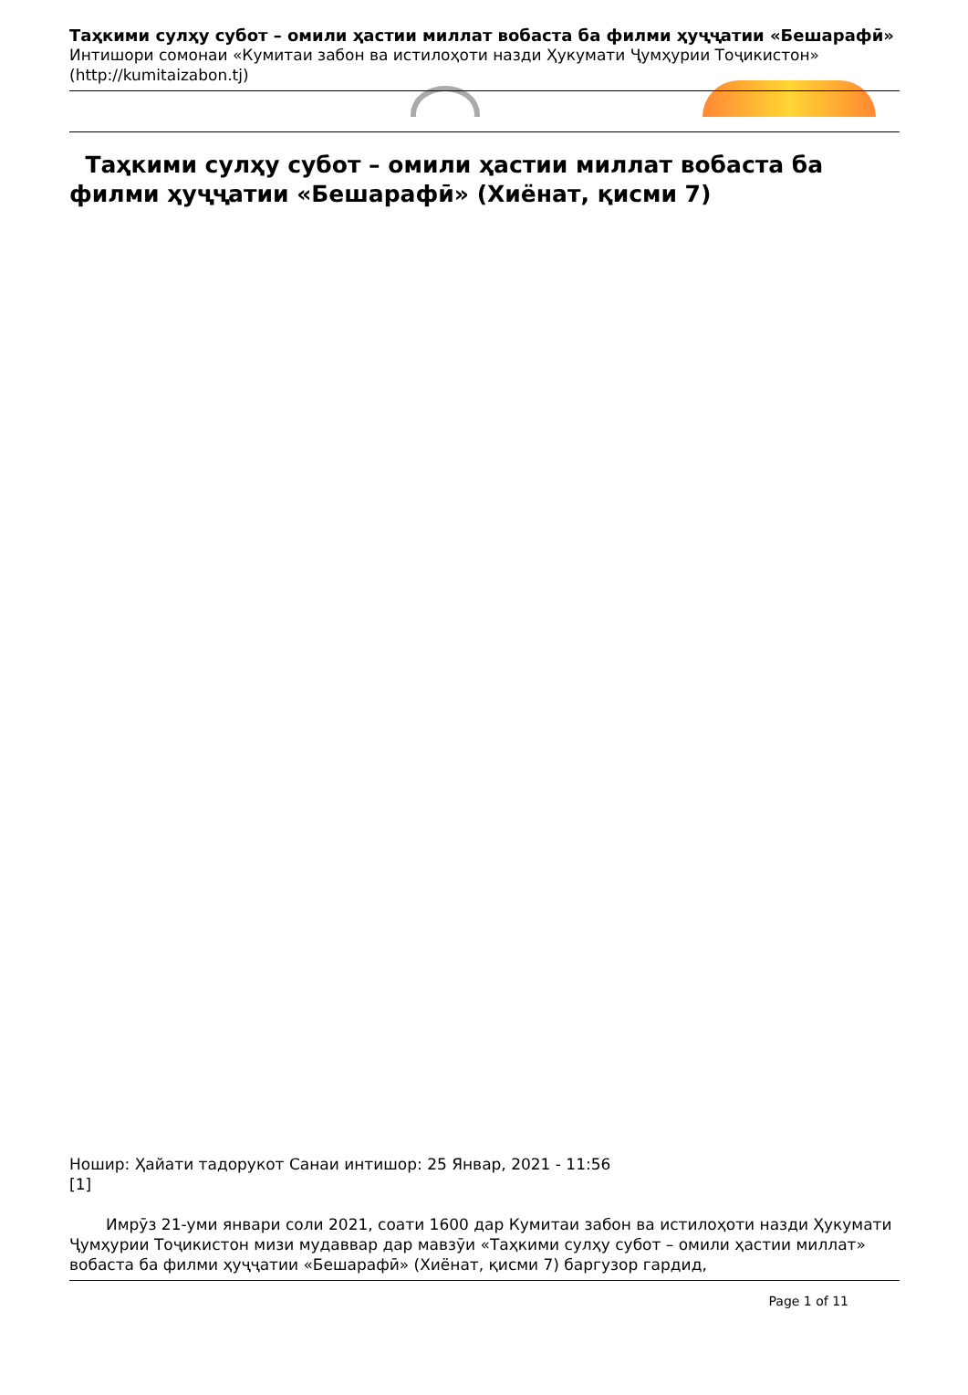Таҳкими сулҳу субот – омили ҳастии миллат вобаста ба филми ҳуҷҷатии «Бешарафӣ»
Интишори сомонаи «Кумитаи забон ва истилоҳоти назди Ҳукумати Ҷумҳурии Тоҷикистон»
(http://kumitaizabon.tj)
Таҳкими сулҳу субот – омили ҳастии миллат вобаста ба филми ҳуҷҷатии «Бешарафӣ» (Хиёнат, қисми 7)
Ношир: Ҳайати тадорукот Санаи интишор: 25 Январ, 2021 - 11:56
[1]
Имрӯз 21-уми январи соли 2021, соати 1600 дар Кумитаи забон ва истилоҳоти назди Ҳукумати Ҷумҳурии Тоҷикистон мизи мудаввар дар мавзӯи «Таҳкими сулҳу субот – омили ҳастии миллат» вобаста ба филми ҳуҷҷатии «Бешарафӣ» (Хиёнат, қисми 7) баргузор гардид,
Page 1 of 11